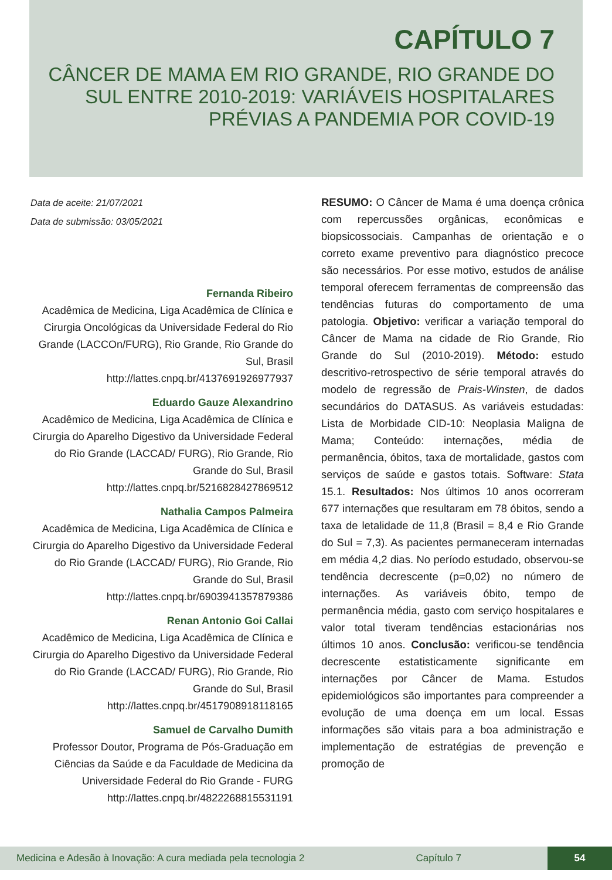CAPÍTULO 7
CÂNCER DE MAMA EM RIO GRANDE, RIO GRANDE DO SUL ENTRE 2010-2019: VARIÁVEIS HOSPITALARES PRÉVIAS A PANDEMIA POR COVID-19
Data de aceite: 21/07/2021
Data de submissão: 03/05/2021
Fernanda Ribeiro
Acadêmica de Medicina, Liga Acadêmica de Clínica e Cirurgia Oncológicas da Universidade Federal do Rio Grande (LACCOn/FURG), Rio Grande, Rio Grande do Sul, Brasil
http://lattes.cnpq.br/4137691926977937
Eduardo Gauze Alexandrino
Acadêmico de Medicina, Liga Acadêmica de Clínica e Cirurgia do Aparelho Digestivo da Universidade Federal do Rio Grande (LACCAD/ FURG), Rio Grande, Rio Grande do Sul, Brasil
http://lattes.cnpq.br/5216828427869512
Nathalia Campos Palmeira
Acadêmica de Medicina, Liga Acadêmica de Clínica e Cirurgia do Aparelho Digestivo da Universidade Federal do Rio Grande (LACCAD/ FURG), Rio Grande, Rio Grande do Sul, Brasil
http://lattes.cnpq.br/6903941357879386
Renan Antonio Goi Callai
Acadêmico de Medicina, Liga Acadêmica de Clínica e Cirurgia do Aparelho Digestivo da Universidade Federal do Rio Grande (LACCAD/ FURG), Rio Grande, Rio Grande do Sul, Brasil
http://lattes.cnpq.br/4517908918118165
Samuel de Carvalho Dumith
Professor Doutor, Programa de Pós-Graduação em Ciências da Saúde e da Faculdade de Medicina da Universidade Federal do Rio Grande - FURG
http://lattes.cnpq.br/4822268815531191
RESUMO: O Câncer de Mama é uma doença crônica com repercussões orgânicas, econômicas e biopsicossociais. Campanhas de orientação e o correto exame preventivo para diagnóstico precoce são necessários. Por esse motivo, estudos de análise temporal oferecem ferramentas de compreensão das tendências futuras do comportamento de uma patologia. Objetivo: verificar a variação temporal do Câncer de Mama na cidade de Rio Grande, Rio Grande do Sul (2010-2019). Método: estudo descritivo-retrospectivo de série temporal através do modelo de regressão de Prais-Winsten, de dados secundários do DATASUS. As variáveis estudadas: Lista de Morbidade CID-10: Neoplasia Maligna de Mama; Conteúdo: internações, média de permanência, óbitos, taxa de mortalidade, gastos com serviços de saúde e gastos totais. Software: Stata 15.1. Resultados: Nos últimos 10 anos ocorreram 677 internações que resultaram em 78 óbitos, sendo a taxa de letalidade de 11,8 (Brasil = 8,4 e Rio Grande do Sul = 7,3). As pacientes permaneceram internadas em média 4,2 dias. No período estudado, observou-se tendência decrescente (p=0,02) no número de internações. As variáveis óbito, tempo de permanência média, gasto com serviço hospitalares e valor total tiveram tendências estacionárias nos últimos 10 anos. Conclusão: verificou-se tendência decrescente estatisticamente significante em internações por Câncer de Mama. Estudos epidemiológicos são importantes para compreender a evolução de uma doença em um local. Essas informações são vitais para a boa administração e implementação de estratégias de prevenção e promoção de
Medicina e Adesão à Inovação: A cura mediada pela tecnologia 2 Capítulo 7 54